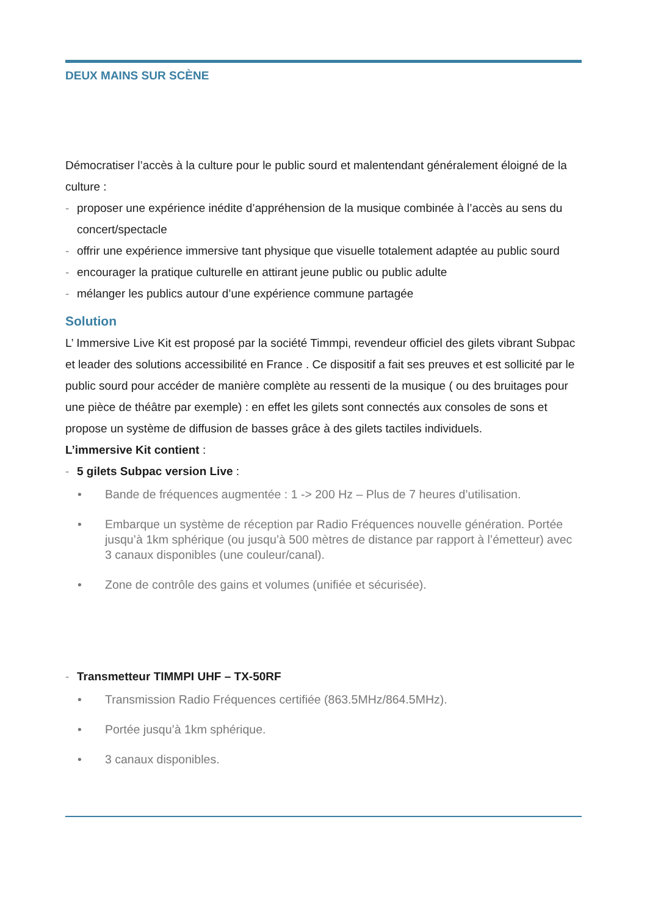DEUX MAINS SUR SCÈNE
Démocratiser l’accès à la culture pour le public sourd et malentendant généralement éloigné de la culture :
- proposer une expérience inédite d’appréhension de la musique combinée à l’accès au sens du concert/spectacle
- offrir une expérience immersive tant physique que visuelle totalement adaptée au public sourd
- encourager la pratique culturelle en attirant jeune public ou public adulte
- mélanger les publics autour d’une expérience commune partagée
Solution
L’ Immersive Live Kit est proposé par la société Timmpi, revendeur officiel des gilets vibrant Subpac et leader des solutions accessibilité en France . Ce dispositif a fait ses preuves et est sollicité par le public sourd pour accéder de manière complète au ressenti de la musique ( ou des bruitages pour une pièce de théâtre par exemple) : en effet les gilets sont connectés aux consoles de sons et propose un système de diffusion de basses grâce à des gilets tactiles individuels.
L’immersive Kit contient :
- 5 gilets Subpac version Live :
• Bande de fréquences augmentée : 1 -> 200 Hz – Plus de 7 heures d’utilisation.
• Embarque un système de réception par Radio Fréquences nouvelle génération. Portée jusqu’à 1km sphérique (ou jusqu’à 500 mètres de distance par rapport à l’émetteur) avec 3 canaux disponibles (une couleur/canal).
• Zone de contrôle des gains et volumes (unifiée et sécurisée).
- Transmetteur TIMMPI UHF – TX-50RF
• Transmission Radio Fréquences certifiée (863.5MHz/864.5MHz).
• Portée jusqu’à 1km sphérique.
• 3 canaux disponibles.